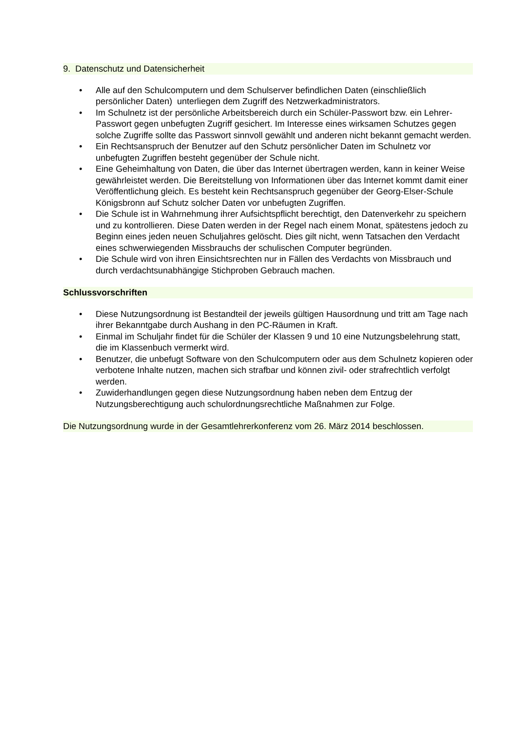9. Datenschutz und Datensicherheit
• Alle auf den Schulcomputern und dem Schulserver befindlichen Daten (einschließlich persönlicher Daten) unterliegen dem Zugriff des Netzwerkadministrators.
• Im Schulnetz ist der persönliche Arbeitsbereich durch ein Schüler-Passwort bzw. ein Lehrer-Passwort gegen unbefugten Zugriff gesichert. Im Interesse eines wirksamen Schutzes gegen solche Zugriffe sollte das Passwort sinnvoll gewählt und anderen nicht bekannt gemacht werden.
• Ein Rechtsanspruch der Benutzer auf den Schutz persönlicher Daten im Schulnetz vor unbefugten Zugriffen besteht gegenüber der Schule nicht.
• Eine Geheimhaltung von Daten, die über das Internet übertragen werden, kann in keiner Weise gewährleistet werden. Die Bereitstellung von Informationen über das Internet kommt damit einer Veröffentlichung gleich. Es besteht kein Rechtsanspruch gegenüber der Georg-Elser-Schule Königsbronn auf Schutz solcher Daten vor unbefugten Zugriffen.
• Die Schule ist in Wahrnehmung ihrer Aufsichtspflicht berechtigt, den Datenverkehr zu speichern und zu kontrollieren. Diese Daten werden in der Regel nach einem Monat, spätestens jedoch zu Beginn eines jeden neuen Schuljahres gelöscht. Dies gilt nicht, wenn Tatsachen den Verdacht eines schwerwiegenden Missbrauchs der schulischen Computer begründen.
• Die Schule wird von ihren Einsichtsrechten nur in Fällen des Verdachts von Missbrauch und durch verdachtsunabhängige Stichproben Gebrauch machen.
Schlussvorschriften
• Diese Nutzungsordnung ist Bestandteil der jeweils gültigen Hausordnung und tritt am Tage nach ihrer Bekanntgabe durch Aushang in den PC-Räumen in Kraft.
• Einmal im Schuljahr findet für die Schüler der Klassen 9 und 10 eine Nutzungsbelehrung statt, die im Klassenbuch vermerkt wird.
• Benutzer, die unbefugt Software von den Schulcomputern oder aus dem Schulnetz kopieren oder verbotene Inhalte nutzen, machen sich strafbar und können zivil- oder strafrechtlich verfolgt werden.
• Zuwiderhandlungen gegen diese Nutzungsordnung haben neben dem Entzug der Nutzungsberechtigung auch schulordnungsrechtliche Maßnahmen zur Folge.
Die Nutzungsordnung wurde in der Gesamtlehrerkonferenz vom 26. März 2014 beschlossen.